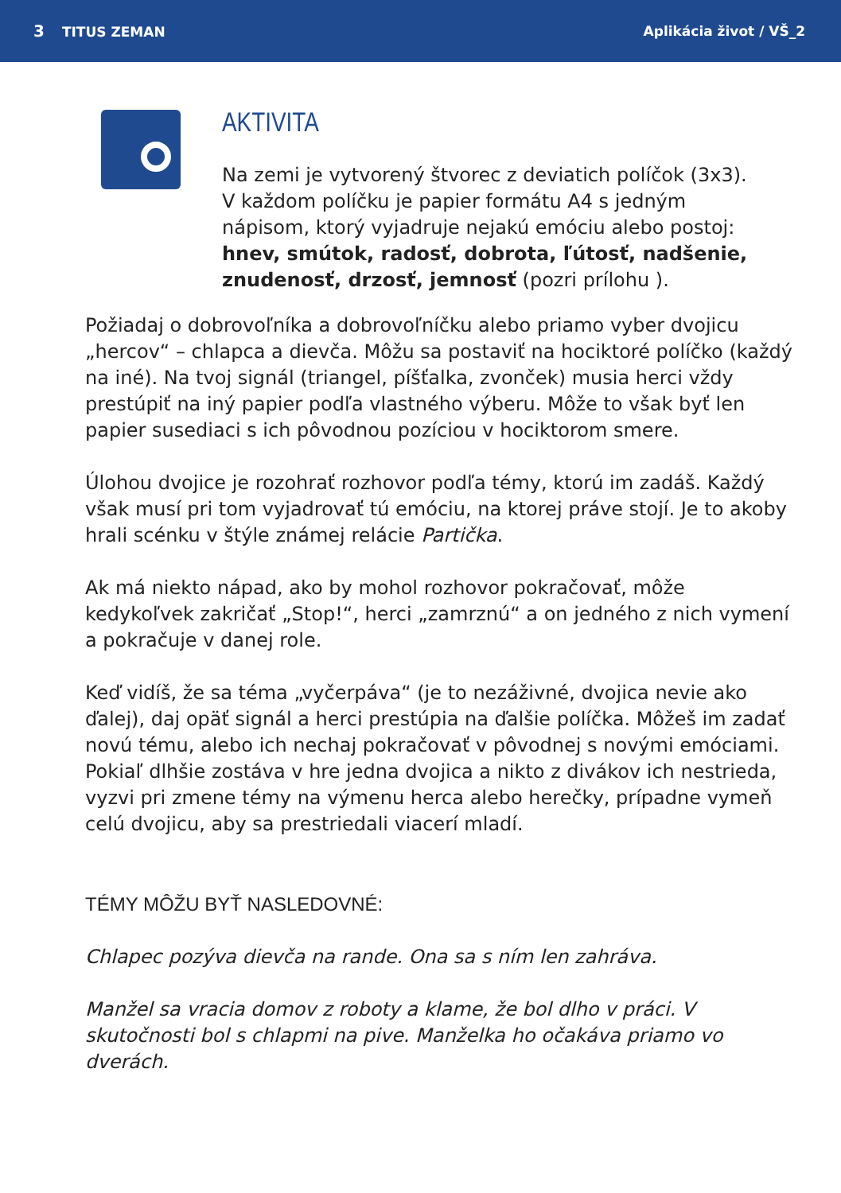3 TITUS ZEMAN Aplikácia život / VŠ_2
AKTIVITA
Na zemi je vytvorený štvorec z deviatich políčok (3x3). V každom políčku je papier formátu A4 s jedným nápisom, ktorý vyjadruje nejakú emóciu alebo postoj: hnev, smútok, radosť, dobrota, ľútosť, nadšenie, znudenosť, drzosť, jemnosť (pozri prílohu ).
Požiadaj o dobrovoľníka a dobrovoľníčku alebo priamo vyber dvojicu „hercov“ – chlapca a dievča. Môžu sa postaviť na hociktoré políčko (každý na iné). Na tvoj signál (triangel, píšťalka, zvonček) musia herci vždy prestúpiť na iný papier podľa vlastného výberu. Môže to však byť len papier susediaci s ich pôvodnou pozíciou v hociktorom smere.
Úlohou dvojice je rozohrať rozhovor podľa témy, ktorú im zadáš. Každý však musí pri tom vyjadrovať tú emóciu, na ktorej práve stojí. Je to akoby hrali scénku v štýle známej relácie Partička.
Ak má niekto nápad, ako by mohol rozhovor pokračovať, môže kedykoľvek zakričať „Stop!“, herci „zamrznú“ a on jedného z nich vymení a pokračuje v danej role.
Keď vidíš, že sa téma „vyčerpáva“ (je to nezáživné, dvojica nevie ako ďalej), daj opäť signál a herci prestúpia na ďalšie políčka. Môžeš im zadať novú tému, alebo ich nechaj pokračovať v pôvodnej s novými emóciami. Pokiaľ dlhšie zostáva v hre jedna dvojica a nikto z divákov ich nestrieda, vyzvi pri zmene témy na výmenu herca alebo herečky, prípadne vymeň celú dvojicu, aby sa prestriedali viacerí mladí.
TÉMY MÔŽU BYŤ NASLEDOVNÉ:
Chlapec pozýva dievča na rande. Ona sa s ním len zahráva.
Manžel sa vracia domov z roboty a klame, že bol dlho v práci. V skutočnosti bol s chlapmi na pive. Manželka ho očakáva priamo vo dverách.